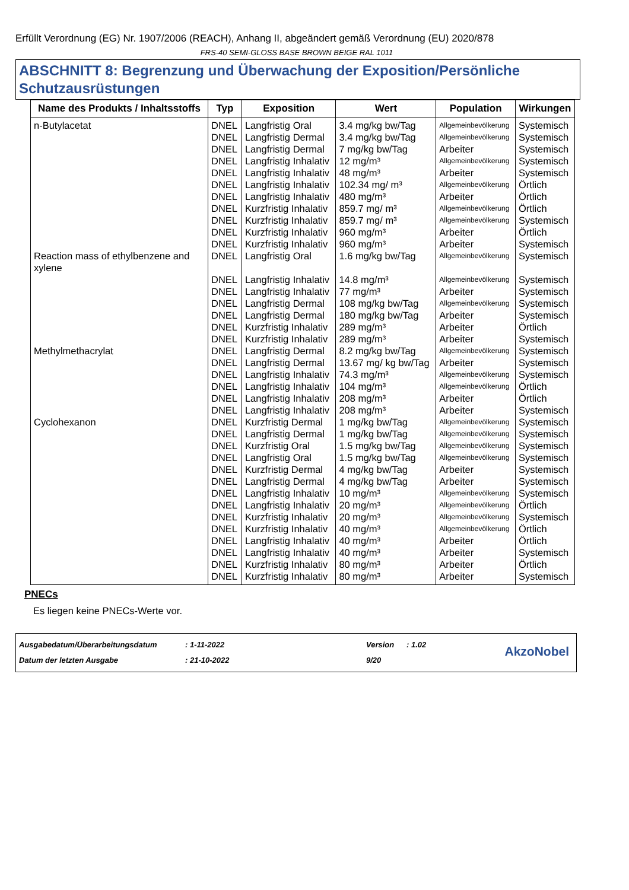Erfüllt Verordnung (EG) Nr. 1907/2006 (REACH), Anhang II, abgeändert gemäß Verordnung (EU) 2020/878
FRS-40 SEMI-GLOSS BASE BROWN BEIGE RAL 1011
ABSCHNITT 8: Begrenzung und Überwachung der Exposition/Persönliche Schutzausrüstungen
| Name des Produkts / Inhaltsstoffs | Typ | Exposition | Wert | Population | Wirkungen |
| --- | --- | --- | --- | --- | --- |
| n-Butylacetat | DNEL | Langfristig Oral | 3.4 mg/kg bw/Tag | Allgemeinbevölkerung | Systemisch |
| | DNEL | Langfristig Dermal | 3.4 mg/kg bw/Tag | Allgemeinbevölkerung | Systemisch |
| | DNEL | Langfristig Dermal | 7 mg/kg bw/Tag | Arbeiter | Systemisch |
| | DNEL | Langfristig Inhalativ | 12 mg/m³ | Allgemeinbevölkerung | Systemisch |
| | DNEL | Langfristig Inhalativ | 48 mg/m³ | Arbeiter | Systemisch |
| | DNEL | Langfristig Inhalativ | 102.34 mg/ m³ | Allgemeinbevölkerung | Örtlich |
| | DNEL | Langfristig Inhalativ | 480 mg/m³ | Arbeiter | Örtlich |
| | DNEL | Kurzfristig Inhalativ | 859.7 mg/ m³ | Allgemeinbevölkerung | Örtlich |
| | DNEL | Kurzfristig Inhalativ | 859.7 mg/ m³ | Allgemeinbevölkerung | Systemisch |
| | DNEL | Kurzfristig Inhalativ | 960 mg/m³ | Arbeiter | Örtlich |
| | DNEL | Kurzfristig Inhalativ | 960 mg/m³ | Arbeiter | Systemisch |
| Reaction mass of ethylbenzene and xylene | DNEL | Langfristig Oral | 1.6 mg/kg bw/Tag | Allgemeinbevölkerung | Systemisch |
| | DNEL | Langfristig Inhalativ | 14.8 mg/m³ | Allgemeinbevölkerung | Systemisch |
| | DNEL | Langfristig Inhalativ | 77 mg/m³ | Arbeiter | Systemisch |
| | DNEL | Langfristig Dermal | 108 mg/kg bw/Tag | Allgemeinbevölkerung | Systemisch |
| | DNEL | Langfristig Dermal | 180 mg/kg bw/Tag | Arbeiter | Systemisch |
| | DNEL | Kurzfristig Inhalativ | 289 mg/m³ | Arbeiter | Örtlich |
| | DNEL | Kurzfristig Inhalativ | 289 mg/m³ | Arbeiter | Systemisch |
| Methylmethacrylat | DNEL | Langfristig Dermal | 8.2 mg/kg bw/Tag | Allgemeinbevölkerung | Systemisch |
| | DNEL | Langfristig Dermal | 13.67 mg/ kg bw/Tag | Arbeiter | Systemisch |
| | DNEL | Langfristig Inhalativ | 74.3 mg/m³ | Allgemeinbevölkerung | Systemisch |
| | DNEL | Langfristig Inhalativ | 104 mg/m³ | Allgemeinbevölkerung | Örtlich |
| | DNEL | Langfristig Inhalativ | 208 mg/m³ | Arbeiter | Örtlich |
| | DNEL | Langfristig Inhalativ | 208 mg/m³ | Arbeiter | Systemisch |
| Cyclohexanon | DNEL | Kurzfristig Dermal | 1 mg/kg bw/Tag | Allgemeinbevölkerung | Systemisch |
| | DNEL | Langfristig Dermal | 1 mg/kg bw/Tag | Allgemeinbevölkerung | Systemisch |
| | DNEL | Kurzfristig Oral | 1.5 mg/kg bw/Tag | Allgemeinbevölkerung | Systemisch |
| | DNEL | Langfristig Oral | 1.5 mg/kg bw/Tag | Allgemeinbevölkerung | Systemisch |
| | DNEL | Kurzfristig Dermal | 4 mg/kg bw/Tag | Arbeiter | Systemisch |
| | DNEL | Langfristig Dermal | 4 mg/kg bw/Tag | Arbeiter | Systemisch |
| | DNEL | Langfristig Inhalativ | 10 mg/m³ | Allgemeinbevölkerung | Systemisch |
| | DNEL | Langfristig Inhalativ | 20 mg/m³ | Allgemeinbevölkerung | Örtlich |
| | DNEL | Kurzfristig Inhalativ | 20 mg/m³ | Allgemeinbevölkerung | Systemisch |
| | DNEL | Kurzfristig Inhalativ | 40 mg/m³ | Allgemeinbevölkerung | Örtlich |
| | DNEL | Langfristig Inhalativ | 40 mg/m³ | Arbeiter | Örtlich |
| | DNEL | Langfristig Inhalativ | 40 mg/m³ | Arbeiter | Systemisch |
| | DNEL | Kurzfristig Inhalativ | 80 mg/m³ | Arbeiter | Örtlich |
| | DNEL | Kurzfristig Inhalativ | 80 mg/m³ | Arbeiter | Systemisch |
PNECs
Es liegen keine PNECs-Werte vor.
Ausgabedatum/Überarbeitungsdatum
Datum der letzten Ausgabe
: 1-11-2022
: 21-10-2022
Version
9/20
: 1.02
AkzoNobel